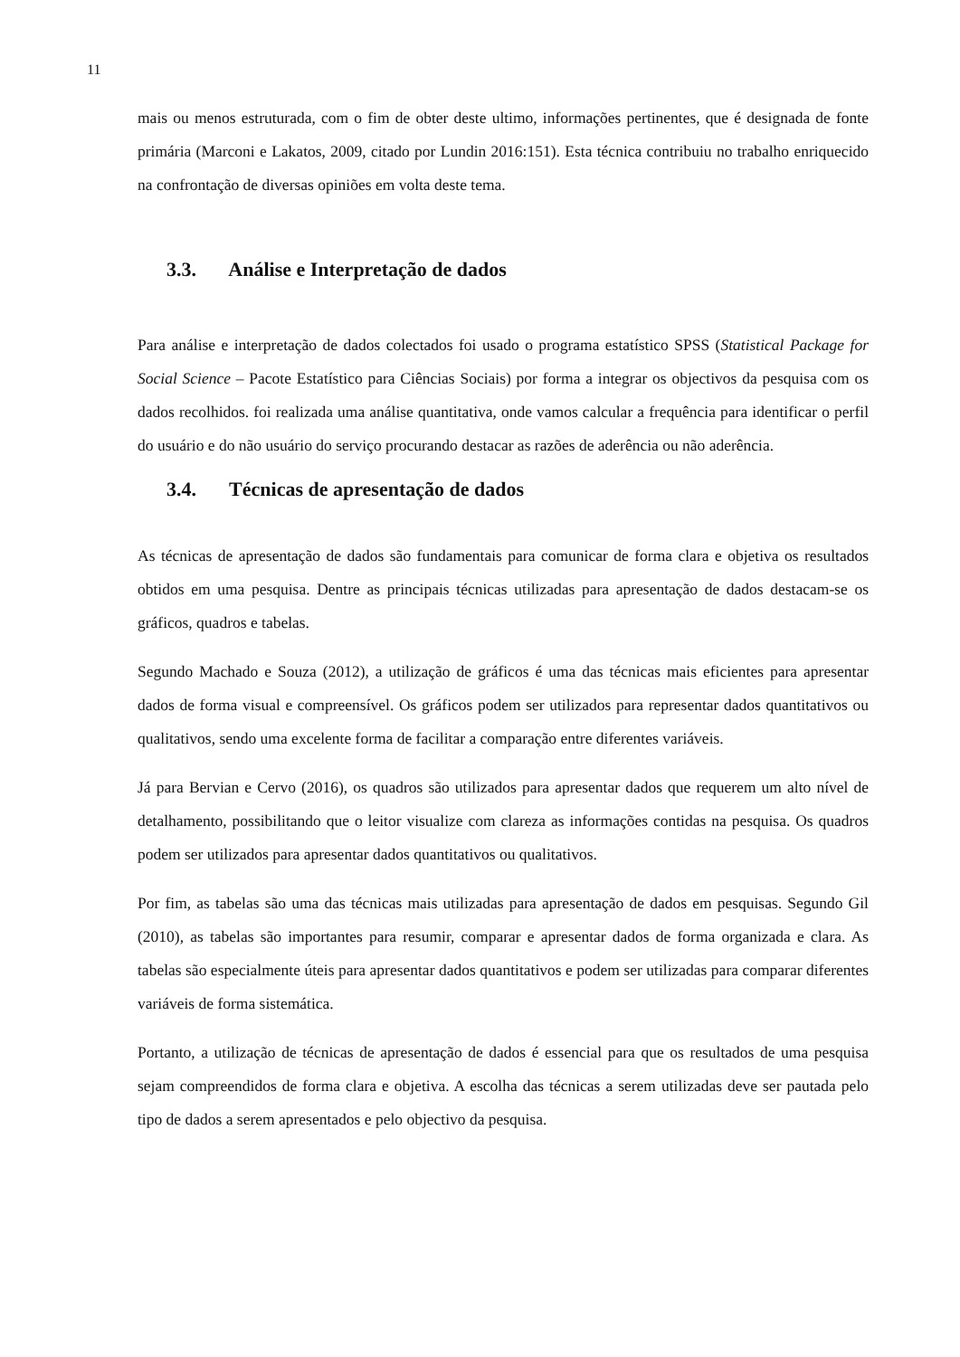11
mais ou menos estruturada, com o fim de obter deste ultimo, informações pertinentes, que é designada de fonte primária (Marconi e Lakatos, 2009, citado por Lundin 2016:151). Esta técnica contribuiu no trabalho enriquecido na confrontação de diversas opiniões em volta deste tema.
3.3. Análise e Interpretação de dados
Para análise e interpretação de dados colectados foi usado o programa estatístico SPSS (Statistical Package for Social Science – Pacote Estatístico para Ciências Sociais) por forma a integrar os objectivos da pesquisa com os dados recolhidos. foi realizada uma análise quantitativa, onde vamos calcular a frequência para identificar o perfil do usuário e do não usuário do serviço procurando destacar as razões de aderência ou não aderência.
3.4. Técnicas de apresentação de dados
As técnicas de apresentação de dados são fundamentais para comunicar de forma clara e objetiva os resultados obtidos em uma pesquisa. Dentre as principais técnicas utilizadas para apresentação de dados destacam-se os gráficos, quadros e tabelas.
Segundo Machado e Souza (2012), a utilização de gráficos é uma das técnicas mais eficientes para apresentar dados de forma visual e compreensível. Os gráficos podem ser utilizados para representar dados quantitativos ou qualitativos, sendo uma excelente forma de facilitar a comparação entre diferentes variáveis.
Já para Bervian e Cervo (2016), os quadros são utilizados para apresentar dados que requerem um alto nível de detalhamento, possibilitando que o leitor visualize com clareza as informações contidas na pesquisa. Os quadros podem ser utilizados para apresentar dados quantitativos ou qualitativos.
Por fim, as tabelas são uma das técnicas mais utilizadas para apresentação de dados em pesquisas. Segundo Gil (2010), as tabelas são importantes para resumir, comparar e apresentar dados de forma organizada e clara. As tabelas são especialmente úteis para apresentar dados quantitativos e podem ser utilizadas para comparar diferentes variáveis de forma sistemática.
Portanto, a utilização de técnicas de apresentação de dados é essencial para que os resultados de uma pesquisa sejam compreendidos de forma clara e objetiva. A escolha das técnicas a serem utilizadas deve ser pautada pelo tipo de dados a serem apresentados e pelo objectivo da pesquisa.